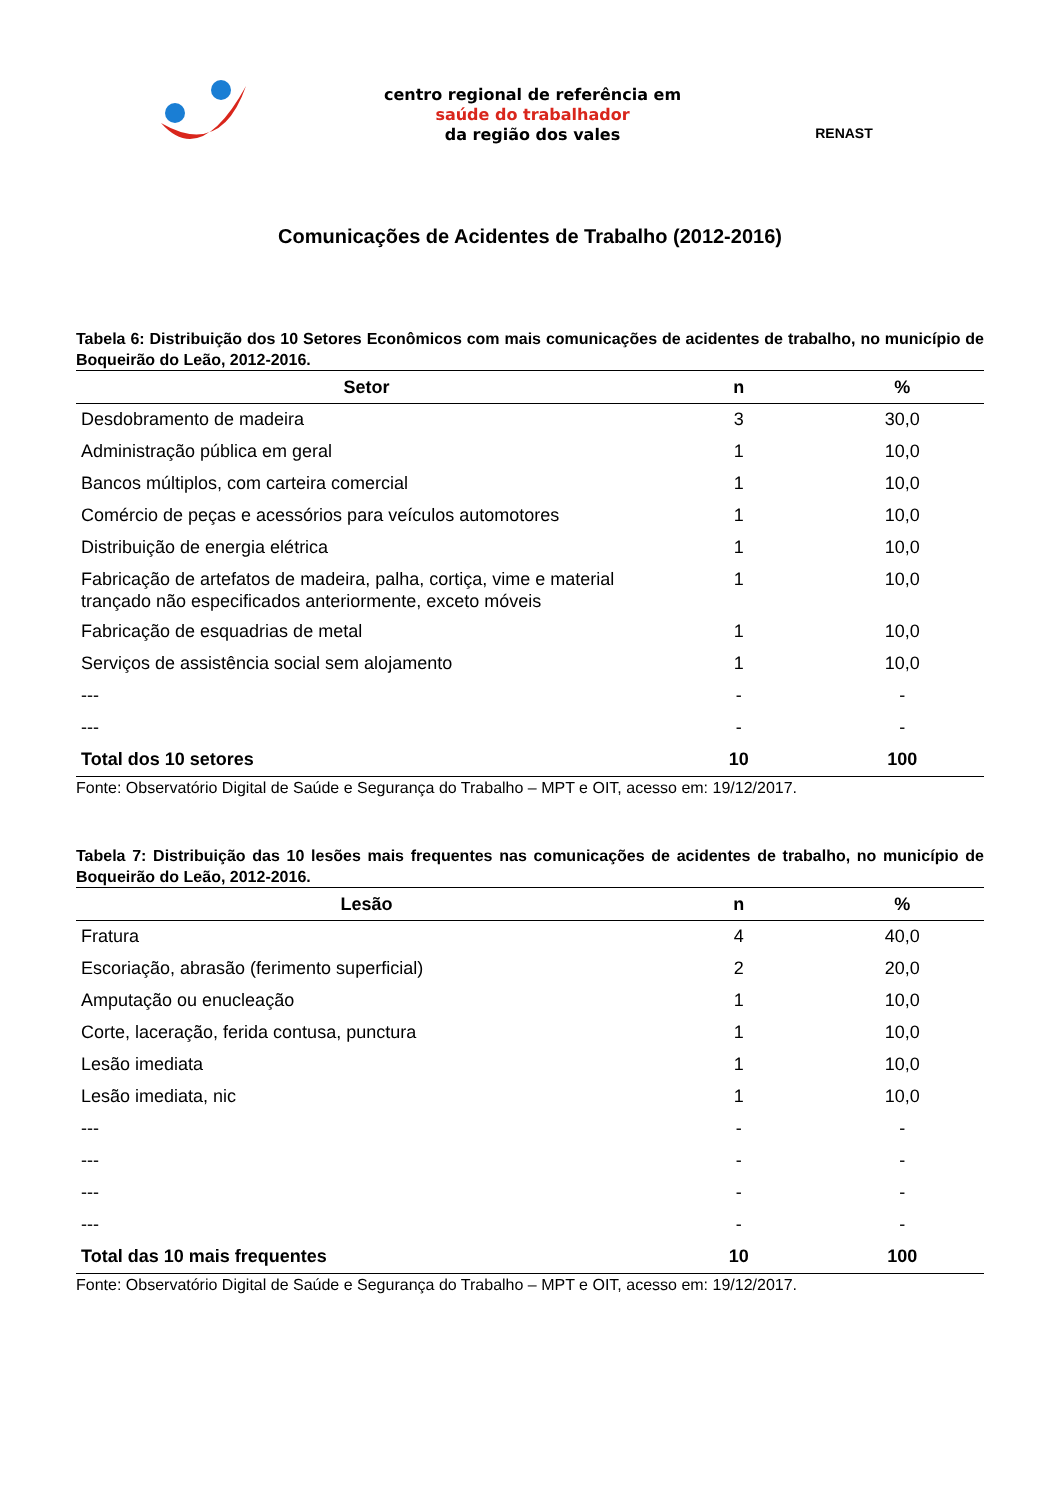centro regional de referência em
saúde do trabalhador
da região dos vales
RENAST
Comunicações de Acidentes de Trabalho (2012-2016)
Tabela 6: Distribuição dos 10 Setores Econômicos com mais comunicações de acidentes de trabalho, no município de Boqueirão do Leão, 2012-2016.
| Setor | n | % |
| --- | --- | --- |
| Desdobramento de madeira | 3 | 30,0 |
| Administração pública em geral | 1 | 10,0 |
| Bancos múltiplos, com carteira comercial | 1 | 10,0 |
| Comércio de peças e acessórios para veículos automotores | 1 | 10,0 |
| Distribuição de energia elétrica | 1 | 10,0 |
| Fabricação de artefatos de madeira, palha, cortiça, vime e material trançado não especificados anteriormente, exceto móveis | 1 | 10,0 |
| Fabricação de esquadrias de metal | 1 | 10,0 |
| Serviços de assistência social sem alojamento | 1 | 10,0 |
| --- | - | - |
| --- | - | - |
| Total dos 10 setores | 10 | 100 |
Fonte: Observatório Digital de Saúde e Segurança do Trabalho – MPT e OIT, acesso em: 19/12/2017.
Tabela 7: Distribuição das 10 lesões mais frequentes nas comunicações de acidentes de trabalho, no município de Boqueirão do Leão, 2012-2016.
| Lesão | n | % |
| --- | --- | --- |
| Fratura | 4 | 40,0 |
| Escoriação, abrasão (ferimento superficial) | 2 | 20,0 |
| Amputação ou enucleação | 1 | 10,0 |
| Corte, laceração, ferida contusa, punctura | 1 | 10,0 |
| Lesão imediata | 1 | 10,0 |
| Lesão imediata, nic | 1 | 10,0 |
| --- | - | - |
| --- | - | - |
| --- | - | - |
| --- | - | - |
| Total das 10 mais frequentes | 10 | 100 |
Fonte: Observatório Digital de Saúde e Segurança do Trabalho – MPT e OIT, acesso em: 19/12/2017.